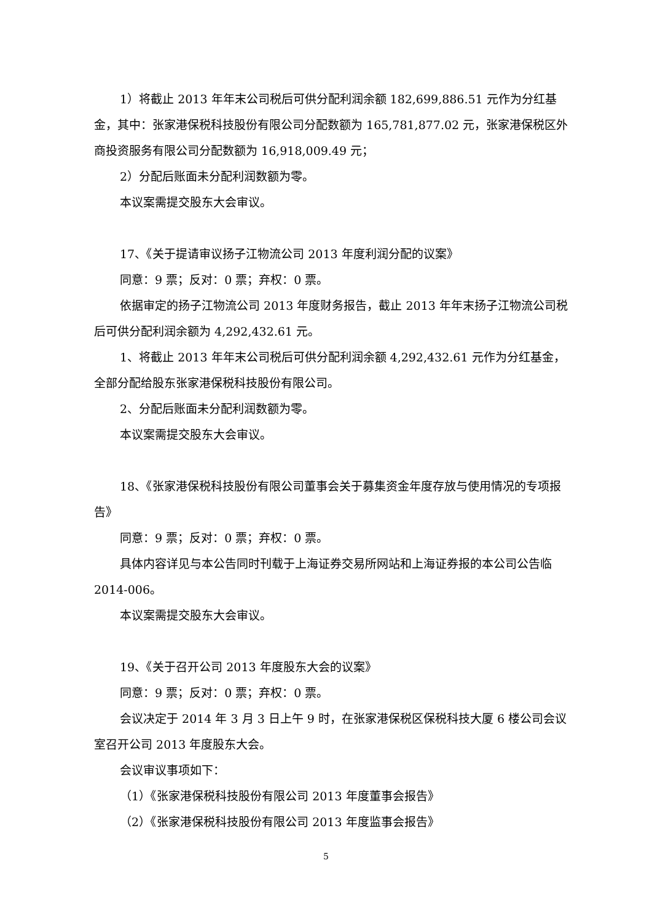1）将截止 2013 年年末公司税后可供分配利润余额 182,699,886.51 元作为分红基金，其中：张家港保税科技股份有限公司分配数额为 165,781,877.02 元，张家港保税区外商投资服务有限公司分配数额为 16,918,009.49 元；
2）分配后账面未分配利润数额为零。
本议案需提交股东大会审议。
17、《关于提请审议扬子江物流公司 2013 年度利润分配的议案》
同意：9 票；反对：0 票；弃权：0 票。
依据审定的扬子江物流公司 2013 年度财务报告，截止 2013 年年末扬子江物流公司税后可供分配利润余额为 4,292,432.61 元。
1、将截止 2013 年年末公司税后可供分配利润余额 4,292,432.61 元作为分红基金，全部分配给股东张家港保税科技股份有限公司。
2、分配后账面未分配利润数额为零。
本议案需提交股东大会审议。
18、《张家港保税科技股份有限公司董事会关于募集资金年度存放与使用情况的专项报告》
同意：9 票；反对：0 票；弃权：0 票。
具体内容详见与本公告同时刊载于上海证券交易所网站和上海证券报的本公司公告临 2014-006。
本议案需提交股东大会审议。
19、《关于召开公司 2013 年度股东大会的议案》
同意：9 票；反对：0 票；弃权：0 票。
会议决定于 2014 年 3 月 3 日上午 9 时，在张家港保税区保税科技大厦 6 楼公司会议室召开公司 2013 年度股东大会。
会议审议事项如下：
（1）《张家港保税科技股份有限公司 2013 年度董事会报告》
（2）《张家港保税科技股份有限公司 2013 年度监事会报告》
5